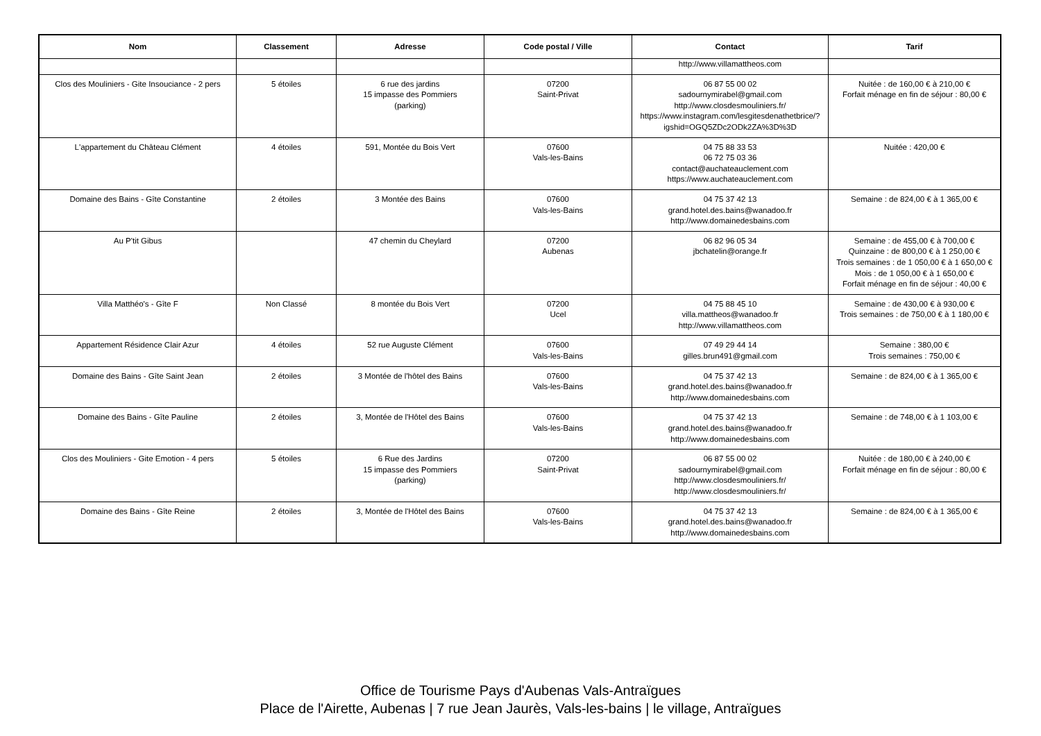| Nom | Classement | Adresse | Code postal / Ville | Contact | Tarif |
| --- | --- | --- | --- | --- | --- |
| | | | | http://www.villamattheos.com | |
| Clos des Mouliniers - Gite Insouciance - 2 pers | 5 étoiles | 6 rue des jardins 15 impasse des Pommiers (parking) | 07200 Saint-Privat | 06 87 55 00 02 sadournymirabel@gmail.com http://www.closdesmouliniers.fr/ https://www.instagram.com/lesgitesdenathetbrice/?igshid=OGQ5ZDc2ODk2ZA%3D%3D | Nuitée : de 160,00 € à 210,00 € Forfait ménage en fin de séjour : 80,00 € |
| L'appartement du Château Clément | 4 étoiles | 591, Montée du Bois Vert | 07600 Vals-les-Bains | 04 75 88 33 53 06 72 75 03 36 contact@auchateauclement.com https://www.auchateauclement.com | Nuitée : 420,00 € |
| Domaine des Bains - Gîte Constantine | 2 étoiles | 3 Montée des Bains | 07600 Vals-les-Bains | 04 75 37 42 13 grand.hotel.des.bains@wanadoo.fr http://www.domainedesbains.com | Semaine : de 824,00 € à 1 365,00 € |
| Au P'tit Gibus | | 47 chemin du Cheylard | 07200 Aubenas | 06 82 96 05 34 jbchatelin@orange.fr | Semaine : de 455,00 € à 700,00 € Quinzaine : de 800,00 € à 1 250,00 € Trois semaines : de 1 050,00 € à 1 650,00 € Mois : de 1 050,00 € à 1 650,00 € Forfait ménage en fin de séjour : 40,00 € |
| Villa Matthéo's - Gîte F | Non Classé | 8 montée du Bois Vert | 07200 Ucel | 04 75 88 45 10 villa.mattheos@wanadoo.fr http://www.villamattheos.com | Semaine : de 430,00 € à 930,00 € Trois semaines : de 750,00 € à 1 180,00 € |
| Appartement Résidence Clair Azur | 4 étoiles | 52 rue Auguste Clément | 07600 Vals-les-Bains | 07 49 29 44 14 gilles.brun491@gmail.com | Semaine : 380,00 € Trois semaines : 750,00 € |
| Domaine des Bains - Gîte Saint Jean | 2 étoiles | 3 Montée de l'hôtel des Bains | 07600 Vals-les-Bains | 04 75 37 42 13 grand.hotel.des.bains@wanadoo.fr http://www.domainedesbains.com | Semaine : de 824,00 € à 1 365,00 € |
| Domaine des Bains - Gîte Pauline | 2 étoiles | 3, Montée de l'Hôtel des Bains | 07600 Vals-les-Bains | 04 75 37 42 13 grand.hotel.des.bains@wanadoo.fr http://www.domainedesbains.com | Semaine : de 748,00 € à 1 103,00 € |
| Clos des Mouliniers - Gite Emotion - 4 pers | 5 étoiles | 6 Rue des Jardins 15 impasse des Pommiers (parking) | 07200 Saint-Privat | 06 87 55 00 02 sadournymirabel@gmail.com http://www.closdesmouliniers.fr/ http://www.closdesmouliniers.fr/ | Nuitée : de 180,00 € à 240,00 € Forfait ménage en fin de séjour : 80,00 € |
| Domaine des Bains - Gîte Reine | 2 étoiles | 3, Montée de l'Hôtel des Bains | 07600 Vals-les-Bains | 04 75 37 42 13 grand.hotel.des.bains@wanadoo.fr http://www.domainedesbains.com | Semaine : de 824,00 € à 1 365,00 € |
Office de Tourisme Pays d'Aubenas Vals-Antraïgues
Place de l'Airette, Aubenas | 7 rue Jean Jaurès, Vals-les-bains | le village, Antraïgues